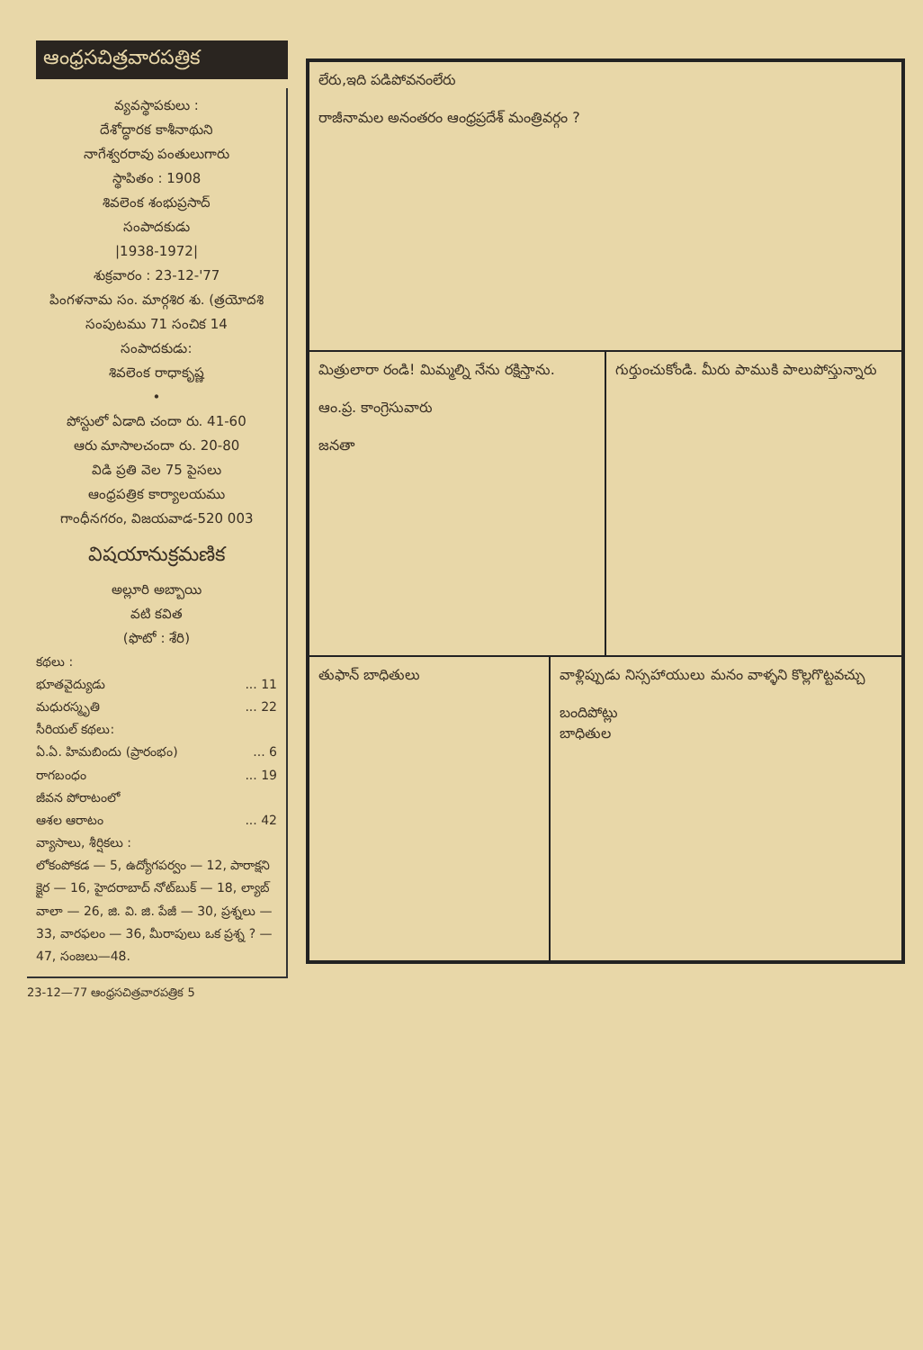ఆంధ్రసచిత్రవారపత్రిక
వ్యవస్థాపకులు :
దేశోద్ధారక కాశీనాథుని
నాగేశ్వరరావు పంతులుగారు
స్థాపితం : 1908
శివలెంక శంభుప్రసాద్
సంపాదకుడు
|1938-1972|
శుక్రవారం : 23-12-'77
పింగళనామ సం. మార్గశిర శు. (త్రయోదశి
సంపుటము 71 సంచిక 14
సంపాదకుడు:
శివలెంక రాధాకృష్ణ
•
పోస్టులో ఏడాది చందా రు. 41-60
ఆరు మాసాలచందా రు. 20-80
విడి ప్రతి వెల 75 పైసలు
ఆంధ్రపత్రిక కార్యాలయము
గాంధీనగరం, విజయవాడ-520 003
విషయానుక్రమణిక
అల్లూరి అబ్బాయి
వటి కవిత
(ఫొటో : శేరి)
కథలు :
భూతవైద్యుడు... 11
మధురస్మృతి... 22
సీరియల్ కథలు:
ఏ.ఏ. హిమబిందు (ప్రారంభం)... 6
రాగబంధం... 19
జీవన పోరాటంలో
ఆశల ఆరాటం... 42
వ్యాసాలు, శీర్షికలు :
లోకంపోకడ — 5, ఉద్యోగపర్వం — 12, పారాక్షని క్షైర — 16, హైదరాబాద్ నోట్‌బుక్ — 18, ల్యాబ్ వాలా — 26, జి. వి. జి. పేజీ — 30, ప్రశ్నలు — 33, వారఫలం — 36, మీరాపులు ఒక ప్రశ్న ? — 47, సంజలు—48.
23-12—77 ఆంధ్రసచిత్రవారపత్రిక 5
లేరు,ఇది పడిపోవనంలేరు
రాజీనామల అనంతరం ఆంధ్రప్రదేశ్ మంత్రివర్గం ?
మిత్రులారా రండి! మిమ్మల్ని నేను రక్షిస్తాను.
ఆం.ప్ర. కాంగ్రెసువారు
జనతా
గుర్తుంచుకోండి. మీరు పాముకి పాలుపోస్తున్నారు
తుఫాన్ బాధితులు వాళ్లిప్పుడు నిస్సహాయులు మనం వాళ్ళని కొల్లగొట్టవచ్చు
బందిపోట్లు
బాధితుల